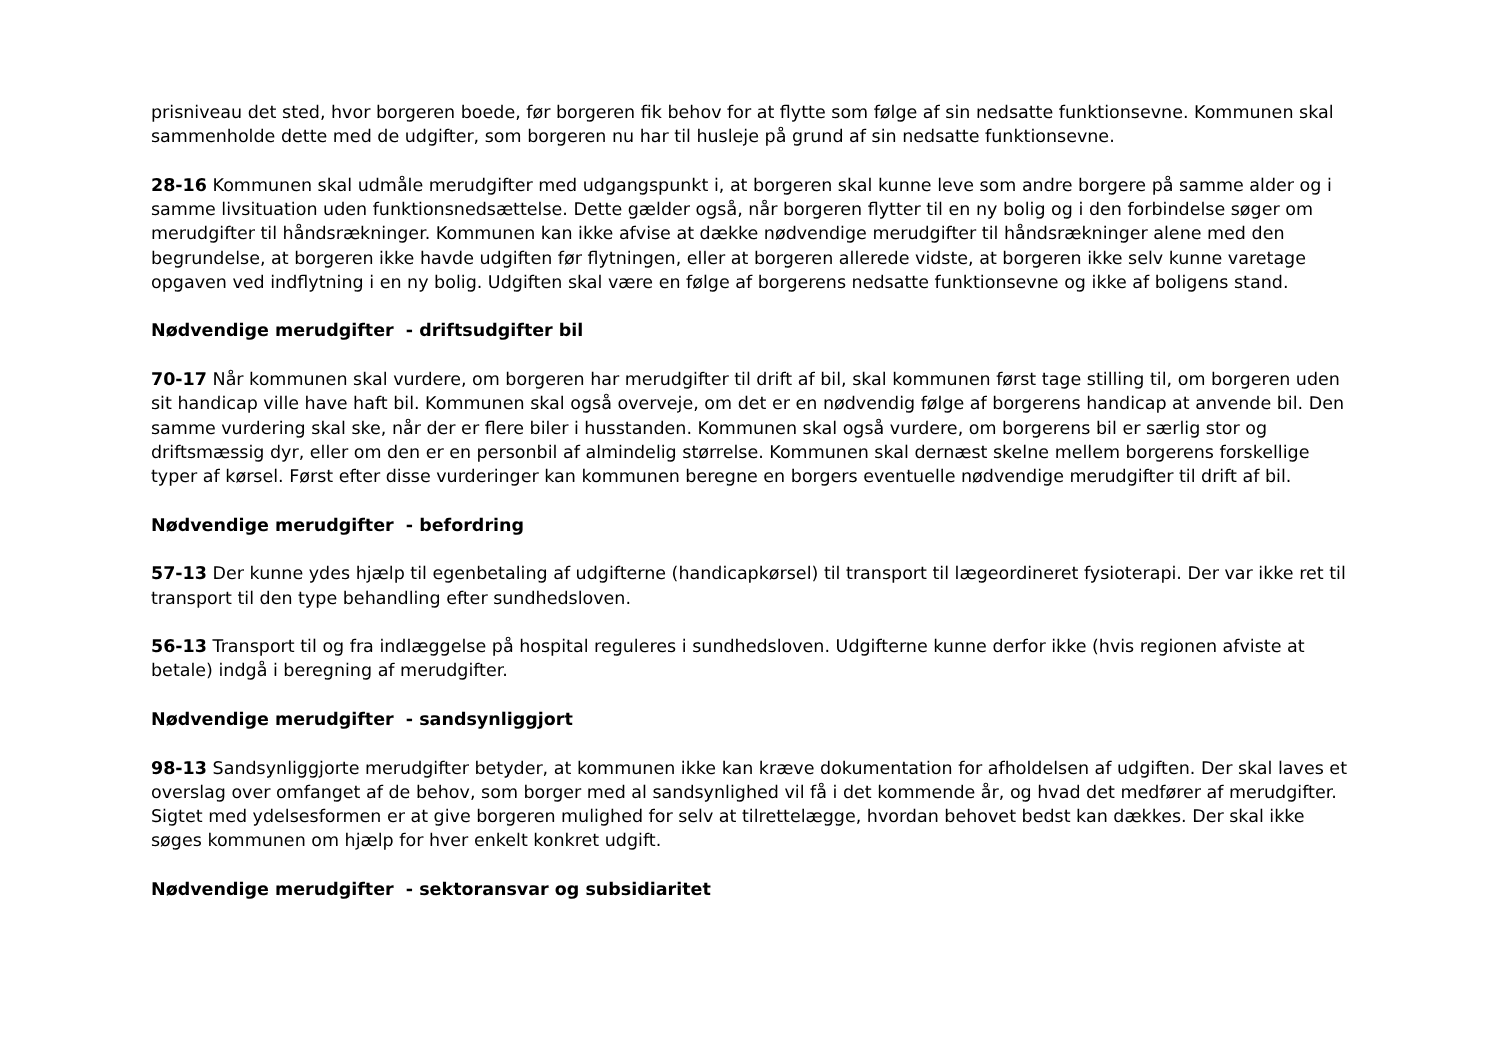prisniveau det sted, hvor borgeren boede, før borgeren fik behov for at flytte som følge af sin nedsatte funktionsevne. Kommunen skal sammenholde dette med de udgifter, som borgeren nu har til husleje på grund af sin nedsatte funktionsevne.
28-16 Kommunen skal udmåle merudgifter med udgangspunkt i, at borgeren skal kunne leve som andre borgere på samme alder og i samme livsituation uden funktionsnedsættelse. Dette gælder også, når borgeren flytter til en ny bolig og i den forbindelse søger om merudgifter til håndsrækninger. Kommunen kan ikke afvise at dække nødvendige merudgifter til håndsrækninger alene med den begrundelse, at borgeren ikke havde udgiften før flytningen, eller at borgeren allerede vidste, at borgeren ikke selv kunne varetage opgaven ved indflytning i en ny bolig. Udgiften skal være en følge af borgerens nedsatte funktionsevne og ikke af boligens stand.
Nødvendige merudgifter - driftsudgifter bil
70-17 Når kommunen skal vurdere, om borgeren har merudgifter til drift af bil, skal kommunen først tage stilling til, om borgeren uden sit handicap ville have haft bil. Kommunen skal også overveje, om det er en nødvendig følge af borgerens handicap at anvende bil. Den samme vurdering skal ske, når der er flere biler i husstanden. Kommunen skal også vurdere, om borgerens bil er særlig stor og driftsmæssig dyr, eller om den er en personbil af almindelig størrelse. Kommunen skal dernæst skelne mellem borgerens forskellige typer af kørsel. Først efter disse vurderinger kan kommunen beregne en borgers eventuelle nødvendige merudgifter til drift af bil.
Nødvendige merudgifter - befordring
57-13 Der kunne ydes hjælp til egenbetaling af udgifterne (handicapkørsel) til transport til lægeordineret fysioterapi. Der var ikke ret til transport til den type behandling efter sundhedsloven.
56-13 Transport til og fra indlæggelse på hospital reguleres i sundhedsloven. Udgifterne kunne derfor ikke (hvis regionen afviste at betale) indgå i beregning af merudgifter.
Nødvendige merudgifter - sandsynliggjort
98-13 Sandsynliggjorte merudgifter betyder, at kommunen ikke kan kræve dokumentation for afholdelsen af udgiften. Der skal laves et overslag over omfanget af de behov, som borger med al sandsynlighed vil få i det kommende år, og hvad det medfører af merudgifter. Sigtet med ydelsesformen er at give borgeren mulighed for selv at tilrettelægge, hvordan behovet bedst kan dækkes. Der skal ikke søges kommunen om hjælp for hver enkelt konkret udgift.
Nødvendige merudgifter - sektoransvar og subsidiaritet